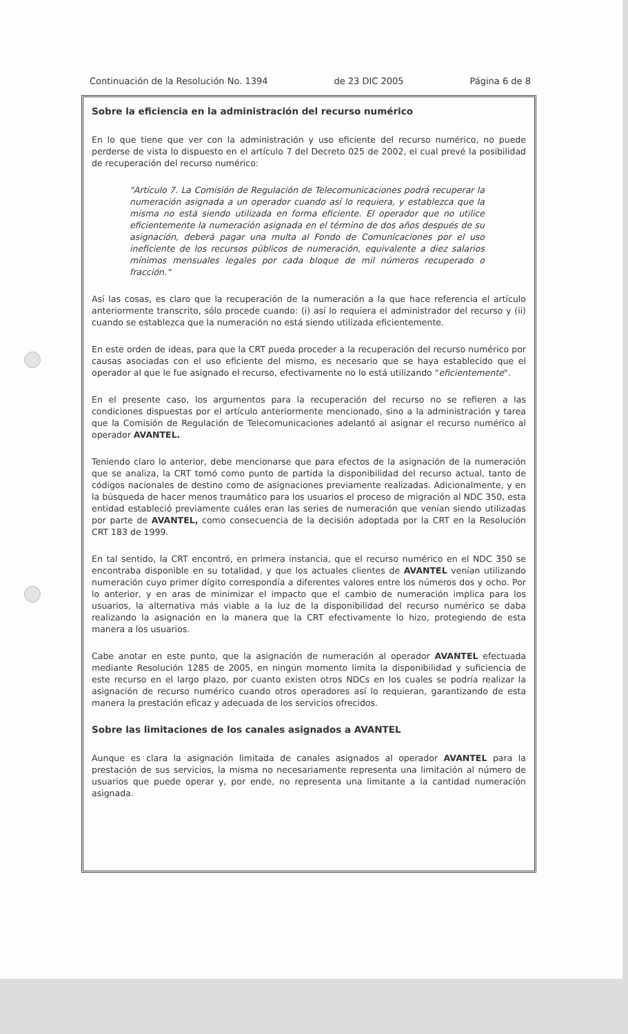Continuación de la Resolución No. 1394 de 23 DIC 2005 Página 6 de 8
Sobre la eficiencia en la administración del recurso numérico
En lo que tiene que ver con la administración y uso eficiente del recurso numérico, no puede perderse de vista lo dispuesto en el artículo 7 del Decreto 025 de 2002, el cual prevé la posibilidad de recuperación del recurso numérico:
"Artículo 7. La Comisión de Regulación de Telecomunicaciones podrá recuperar la numeración asignada a un operador cuando así lo requiera, y establezca que la misma no está siendo utilizada en forma eficiente. El operador que no utilice eficientemente la numeración asignada en el término de dos años después de su asignación, deberá pagar una multa al Fondo de Comunicaciones por el uso ineficiente de los recursos públicos de numeración, equivalente a diez salarios mínimos mensuales legales por cada bloque de mil números recuperado o fracción."
Así las cosas, es claro que la recuperación de la numeración a la que hace referencia el artículo anteriormente transcrito, sólo procede cuando: (i) así lo requiera el administrador del recurso y (ii) cuando se establezca que la numeración no está siendo utilizada eficientemente.
En este orden de ideas, para que la CRT pueda proceder a la recuperación del recurso numérico por causas asociadas con el uso eficiente del mismo, es necesario que se haya establecido que el operador al que le fue asignado el recurso, efectivamente no lo está utilizando "eficientemente".
En el presente caso, los argumentos para la recuperación del recurso no se refieren a las condiciones dispuestas por el artículo anteriormente mencionado, sino a la administración y tarea que la Comisión de Regulación de Telecomunicaciones adelantó al asignar el recurso numérico al operador AVANTEL.
Teniendo claro lo anterior, debe mencionarse que para efectos de la asignación de la numeración que se analiza, la CRT tomó como punto de partida la disponibilidad del recurso actual, tanto de códigos nacionales de destino como de asignaciones previamente realizadas. Adicionalmente, y en la búsqueda de hacer menos traumático para los usuarios el proceso de migración al NDC 350, esta entidad estableció previamente cuáles eran las series de numeración que venían siendo utilizadas por parte de AVANTEL, como consecuencia de la decisión adoptada por la CRT en la Resolución CRT 183 de 1999.
En tal sentido, la CRT encontró, en primera instancia, que el recurso numérico en el NDC 350 se encontraba disponible en su totalidad, y que los actuales clientes de AVANTEL venían utilizando numeración cuyo primer dígito correspondía a diferentes valores entre los números dos y ocho. Por lo anterior, y en aras de minimizar el impacto que el cambio de numeración implica para los usuarios, la alternativa más viable a la luz de la disponibilidad del recurso numérico se daba realizando la asignación en la manera que la CRT efectivamente lo hizo, protegiendo de esta manera a los usuarios.
Cabe anotar en este punto, que la asignación de numeración al operador AVANTEL efectuada mediante Resolución 1285 de 2005, en ningún momento limita la disponibilidad y suficiencia de este recurso en el largo plazo, por cuanto existen otros NDCs en los cuales se podría realizar la asignación de recurso numérico cuando otros operadores así lo requieran, garantizando de esta manera la prestación eficaz y adecuada de los servicios ofrecidos.
Sobre las limitaciones de los canales asignados a AVANTEL
Aunque es clara la asignación limitada de canales asignados al operador AVANTEL para la prestación de sus servicios, la misma no necesariamente representa una limitación al número de usuarios que puede operar y, por ende, no representa una limitante a la cantidad numeración asignada.